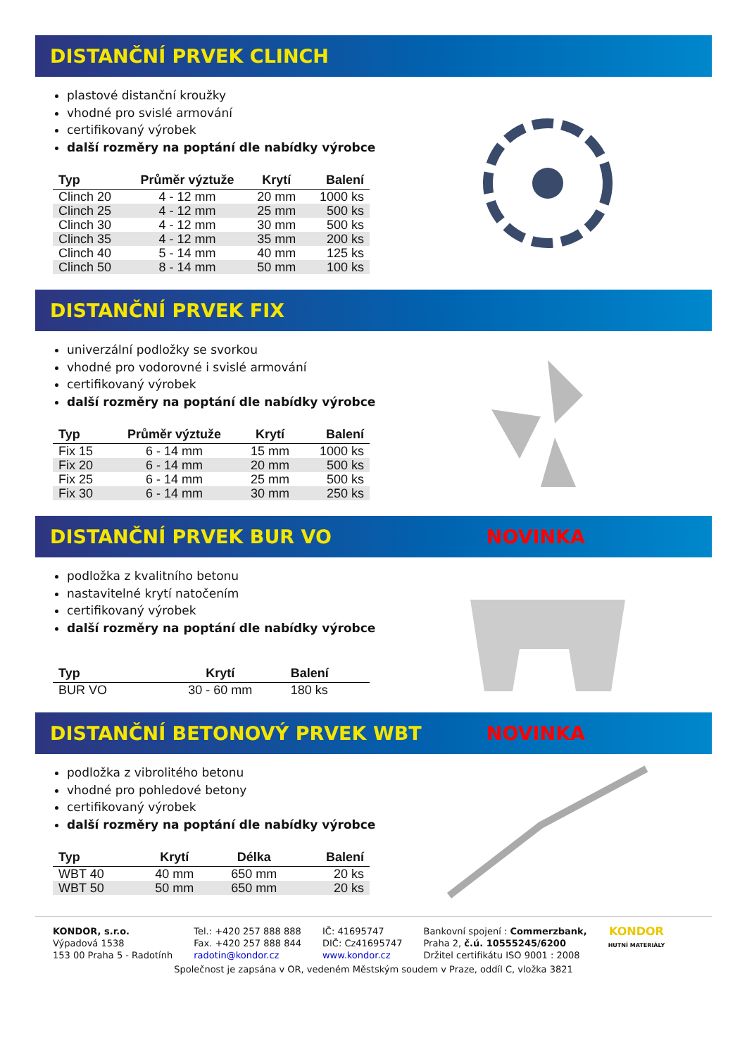DISTANČNÍ PRVEK CLINCH
plastové distanční kroužky
vhodné pro svislé armování
certifikovaný výrobek
další rozměry na poptání dle nabídky výrobce
| Typ | Průměr výztuže | Krytí | Balení |
| --- | --- | --- | --- |
| Clinch 20 | 4 - 12 mm | 20 mm | 1000 ks |
| Clinch 25 | 4 - 12 mm | 25 mm | 500 ks |
| Clinch 30 | 4 - 12 mm | 30 mm | 500 ks |
| Clinch 35 | 4 - 12 mm | 35 mm | 200 ks |
| Clinch 40 | 5 - 14 mm | 40 mm | 125 ks |
| Clinch 50 | 8 - 14 mm | 50 mm | 100 ks |
DISTANČNÍ PRVEK FIX
univerzální podložky se svorkou
vhodné pro vodorovné i svislé armování
certifikovaný výrobek
další rozměry na poptání dle nabídky výrobce
| Typ | Průměr výztuže | Krytí | Balení |
| --- | --- | --- | --- |
| Fix 15 | 6 - 14 mm | 15 mm | 1000 ks |
| Fix 20 | 6 - 14 mm | 20 mm | 500 ks |
| Fix 25 | 6 - 14 mm | 25 mm | 500 ks |
| Fix 30 | 6 - 14 mm | 30 mm | 250 ks |
DISTANČNÍ PRVEK BUR VO NOVINKA
podložka z kvalitního betonu
nastavitelné krytí natočením
certifikovaný výrobek
další rozměry na poptání dle nabídky výrobce
| Typ | Krytí | Balení |
| --- | --- | --- |
| BUR VO | 30 - 60 mm | 180 ks |
DISTANČNÍ BETONOVÝ PRVEK WBT NOVINKA
podložka z vibrolitého betonu
vhodné pro pohledové betony
certifikovaný výrobek
další rozměry na poptání dle nabídky výrobce
| Typ | Krytí | Délka | Balení |
| --- | --- | --- | --- |
| WBT 40 | 40 mm | 650 mm | 20 ks |
| WBT 50 | 50 mm | 650 mm | 20 ks |
KONDOR, s.r.o.
Výpadová 1538
153 00 Praha 5 - Radotính
Tel.: +420 257 888 888
Fax. +420 257 888 844
radotin@kondor.cz
IČ: 41695747
DIČ: Cz41695747
www.kondor.cz
Bankovní spojení : Commerzbank,
Praha 2, č.ú. 10555245/6200
Držitel certifikátu ISO 9001 : 2008
KONDOR
HUTNÍ MATERIÁLY
Společnost je zapsána v OR, vedeném Městským soudem v Praze, oddíl C, vložka 3821